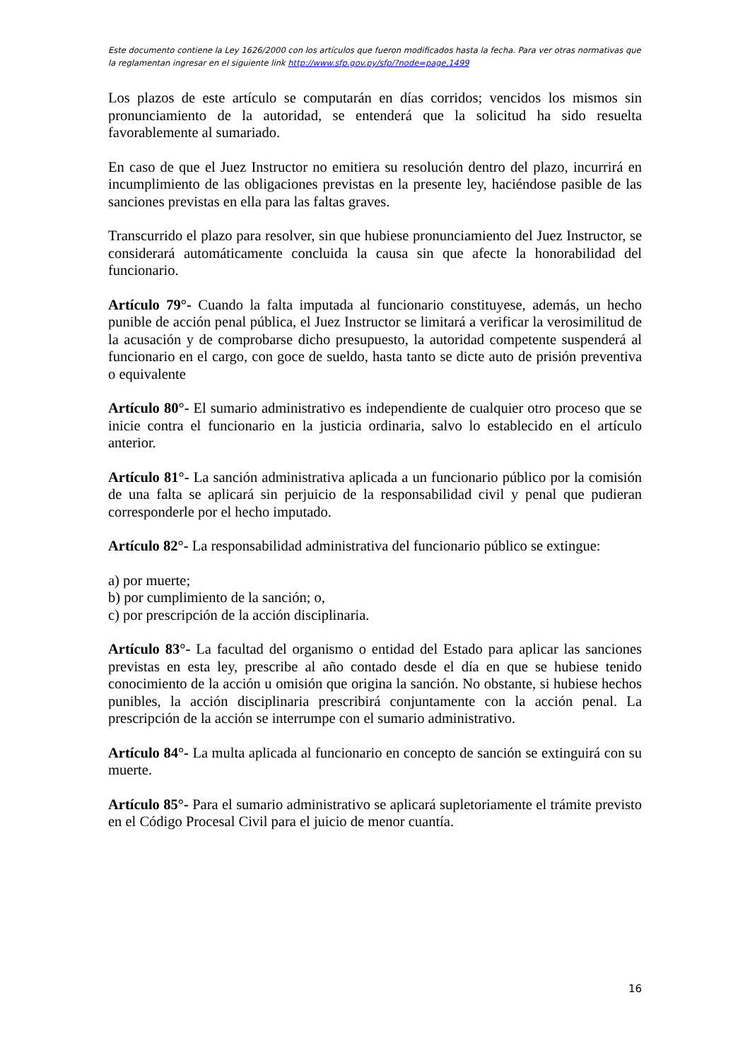Este documento contiene la Ley 1626/2000 con los artículos que fueron modificados hasta la fecha. Para ver otras normativas que la reglamentan ingresar en el siguiente link http://www.sfp.gov.py/sfp/?node=page,1499
Los plazos de este artículo se computarán en días corridos; vencidos los mismos sin pronunciamiento de la autoridad, se entenderá que la solicitud ha sido resuelta favorablemente al sumariado.
En caso de que el Juez Instructor no emitiera su resolución dentro del plazo, incurrirá en incumplimiento de las obligaciones previstas en la presente ley, haciéndose pasible de las sanciones previstas en ella para las faltas graves.
Transcurrido el plazo para resolver, sin que hubiese pronunciamiento del Juez Instructor, se considerará automáticamente concluida la causa sin que afecte la honorabilidad del funcionario.
Artículo 79°- Cuando la falta imputada al funcionario constituyese, además, un hecho punible de acción penal pública, el Juez Instructor se limitará a verificar la verosimilitud de la acusación y de comprobarse dicho presupuesto, la autoridad competente suspenderá al funcionario en el cargo, con goce de sueldo, hasta tanto se dicte auto de prisión preventiva o equivalente
Artículo 80°- El sumario administrativo es independiente de cualquier otro proceso que se inicie contra el funcionario en la justicia ordinaria, salvo lo establecido en el artículo anterior.
Artículo 81°- La sanción administrativa aplicada a un funcionario público por la comisión de una falta se aplicará sin perjuicio de la responsabilidad civil y penal que pudieran corresponderle por el hecho imputado.
Artículo 82°- La responsabilidad administrativa del funcionario público se extingue:
a) por muerte;
b) por cumplimiento de la sanción; o,
c) por prescripción de la acción disciplinaria.
Artículo 83°- La facultad del organismo o entidad del Estado para aplicar las sanciones previstas en esta ley, prescribe al año contado desde el día en que se hubiese tenido conocimiento de la acción u omisión que origina la sanción. No obstante, si hubiese hechos punibles, la acción disciplinaria prescribirá conjuntamente con la acción penal. La prescripción de la acción se interrumpe con el sumario administrativo.
Artículo 84°- La multa aplicada al funcionario en concepto de sanción se extinguirá con su muerte.
Artículo 85°- Para el sumario administrativo se aplicará supletoriamente el trámite previsto en el Código Procesal Civil para el juicio de menor cuantía.
16